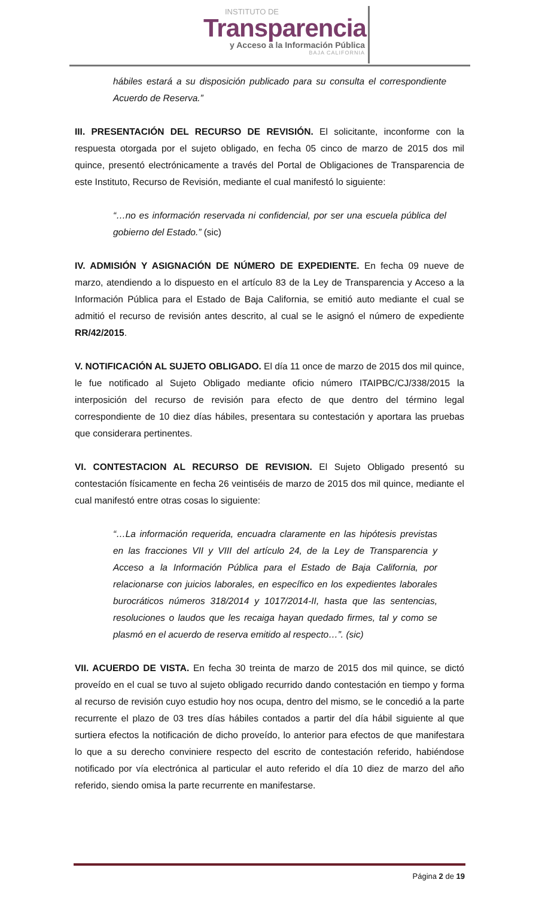INSTITUTO DE
Transparencia
y Acceso a la Información Pública
BAJA CALIFORNIA
hábiles estará a su disposición publicado para su consulta el correspondiente Acuerdo de Reserva.”
III. PRESENTACIÓN DEL RECURSO DE REVISIÓN. El solicitante, inconforme con la respuesta otorgada por el sujeto obligado, en fecha 05 cinco de marzo de 2015 dos mil quince, presentó electrónicamente a través del Portal de Obligaciones de Transparencia de este Instituto, Recurso de Revisión, mediante el cual manifestó lo siguiente:
“…no es información reservada ni confidencial, por ser una escuela pública del gobierno del Estado.” (sic)
IV. ADMISIÓN Y ASIGNACIÓN DE NÚMERO DE EXPEDIENTE. En fecha 09 nueve de marzo, atendiendo a lo dispuesto en el artículo 83 de la Ley de Transparencia y Acceso a la Información Pública para el Estado de Baja California, se emitió auto mediante el cual se admitió el recurso de revisión antes descrito, al cual se le asignó el número de expediente RR/42/2015.
V. NOTIFICACIÓN AL SUJETO OBLIGADO. El día 11 once de marzo de 2015 dos mil quince, le fue notificado al Sujeto Obligado mediante oficio número ITAIPBC/CJ/338/2015 la interposición del recurso de revisión para efecto de que dentro del término legal correspondiente de 10 diez días hábiles, presentara su contestación y aportara las pruebas que considerara pertinentes.
VI. CONTESTACION AL RECURSO DE REVISION. El Sujeto Obligado presentó su contestación físicamente en fecha 26 veintiséis de marzo de 2015 dos mil quince, mediante el cual manifestó entre otras cosas lo siguiente:
“…La información requerida, encuadra claramente en las hipótesis previstas en las fracciones VII y VIII del artículo 24, de la Ley de Transparencia y Acceso a la Información Pública para el Estado de Baja California, por relacionarse con juicios laborales, en específico en los expedientes laborales burocráticos números 318/2014 y 1017/2014-II, hasta que las sentencias, resoluciones o laudos que les recaiga hayan quedado firmes, tal y como se plasmó en el acuerdo de reserva emitido al respecto…”. (sic)
VII. ACUERDO DE VISTA. En fecha 30 treinta de marzo de 2015 dos mil quince, se dictó proveído en el cual se tuvo al sujeto obligado recurrido dando contestación en tiempo y forma al recurso de revisión cuyo estudio hoy nos ocupa, dentro del mismo, se le concedió a la parte recurrente el plazo de 03 tres días hábiles contados a partir del día hábil siguiente al que surtiera efectos la notificación de dicho proveído, lo anterior para efectos de que manifestara lo que a su derecho conviniere respecto del escrito de contestación referido, habiéndose notificado por vía electrónica al particular el auto referido el día 10 diez de marzo del año referido, siendo omisa la parte recurrente en manifestarse.
Página 2 de 19